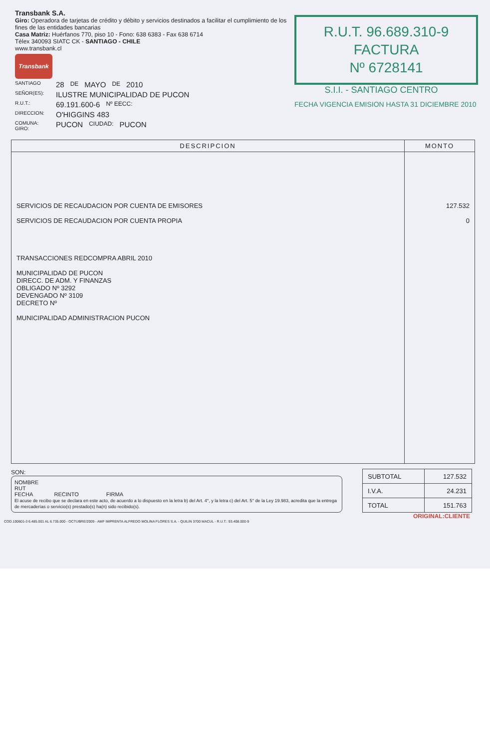Transbank S.A.
Giro: Operadora de tarjetas de crédito y débito y servicios destinados a facilitar el cumplimiento de los fines de las entidades bancarias
Casa Matriz: Huérfanos 770, piso 10 - Fono: 638 6383 - Fax 638 6714
Télex 340093 SIATC CK - SANTIAGO - CHILE
www.transbank.cl
Transbank
SANTIAGO 28 DE MAYO DE 2010
SEÑOR(ES): ILUSTRE MUNICIPALIDAD DE PUCON
R.U.T.: 69.191.600-6 Nº EECC:
DIRECCION: O'HIGGINS 483
COMUNA:
GIRO: PUCON CIUDAD: PUCON
R.U.T. 96.689.310-9
FACTURA
Nº 6728141
S.I.I. - SANTIAGO CENTRO
FECHA VIGENCIA EMISION HASTA 31 DICIEMBRE 2010
| DESCRIPCION | MONTO |
| --- | --- |
| SERVICIOS DE RECAUDACION POR CUENTA DE EMISORES SERVICIOS DE RECAUDACION POR CUENTA PROPIA TRANSACCIONES REDCOMPRA ABRIL 2010 MUNICIPALIDAD DE PUCON DIRECC. DE ADM. Y FINANZAS OBLIGADO Nº 3292 DEVENGADO Nº 3109 DECRETO Nº MUNICIPALIDAD ADMINISTRACION PUCON | 127.532 0 |
SON:
NOMBRE
RUT
FECHA RECINTO FIRMA
El acuse de recibo que se declara en este acto, de acuerdo a lo dispuesto en la letra b) del Art. 4°, y la letra c) del Art. 5° de la Ley 19.983, acredita que la entrega de mercaderías o servicio(s) prestado(s) ha(n) sido recibido(s).
| SUBTOTAL | 127.532 |
| I.V.A. | 24.231 |
| TOTAL | 151.763 |
ORIGINAL:CLIENTE
COD.100601-3 6.485.001 AL 6.735.000 - OCTUBRE/2009 - AMF IMPRENTA ALFREDO MOLINA FLORES S.A. - QUILIN 3700 MACUL - R.U.T.: 93.408.000-9